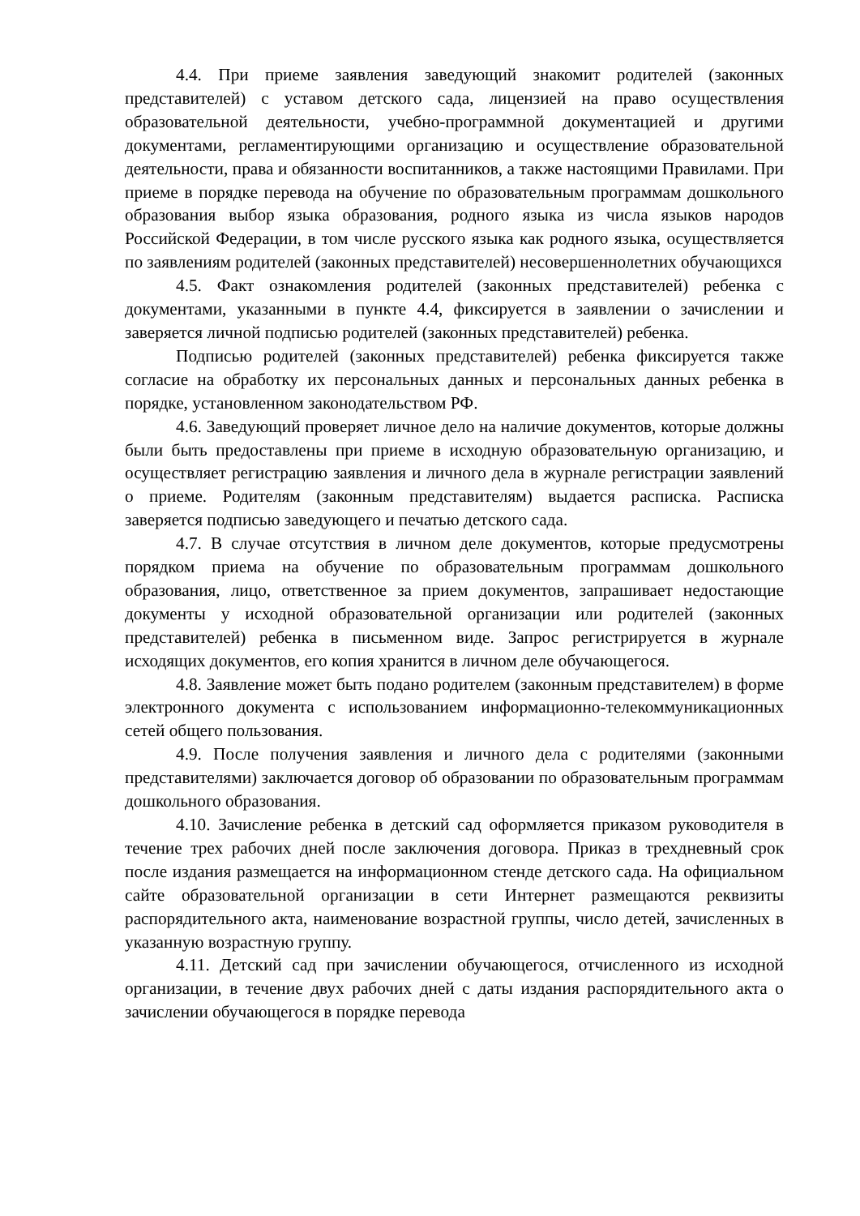4.4. При приеме заявления заведующий знакомит родителей (законных представителей) с уставом детского сада, лицензией на право осуществления образовательной деятельности, учебно-программной документацией и другими документами, регламентирующими организацию и осуществление образовательной деятельности, права и обязанности воспитанников, а также настоящими Правилами. При приеме в порядке перевода на обучение по образовательным программам дошкольного образования выбор языка образования, родного языка из числа языков народов Российской Федерации, в том числе русского языка как родного языка, осуществляется по заявлениям родителей (законных представителей) несовершеннолетних обучающихся
4.5. Факт ознакомления родителей (законных представителей) ребенка с документами, указанными в пункте 4.4, фиксируется в заявлении о зачислении и заверяется личной подписью родителей (законных представителей) ребенка.
Подписью родителей (законных представителей) ребенка фиксируется также согласие на обработку их персональных данных и персональных данных ребенка в порядке, установленном законодательством РФ.
4.6. Заведующий проверяет личное дело на наличие документов, которые должны были быть предоставлены при приеме в исходную образовательную организацию, и осуществляет регистрацию заявления и личного дела в журнале регистрации заявлений о приеме. Родителям (законным представителям) выдается расписка. Расписка заверяется подписью заведующего и печатью детского сада.
4.7. В случае отсутствия в личном деле документов, которые предусмотрены порядком приема на обучение по образовательным программам дошкольного образования, лицо, ответственное за прием документов, запрашивает недостающие документы у исходной образовательной организации или родителей (законных представителей) ребенка в письменном виде. Запрос регистрируется в журнале исходящих документов, его копия хранится в личном деле обучающегося.
4.8. Заявление может быть подано родителем (законным представителем) в форме электронного документа с использованием информационно-телекоммуникационных сетей общего пользования.
4.9. После получения заявления и личного дела с родителями (законными представителями) заключается договор об образовании по образовательным программам дошкольного образования.
4.10. Зачисление ребенка в детский сад оформляется приказом руководителя в течение трех рабочих дней после заключения договора. Приказ в трехдневный срок после издания размещается на информационном стенде детского сада. На официальном сайте образовательной организации в сети Интернет размещаются реквизиты распорядительного акта, наименование возрастной группы, число детей, зачисленных в указанную возрастную группу.
4.11. Детский сад при зачислении обучающегося, отчисленного из исходной организации, в течение двух рабочих дней с даты издания распорядительного акта о зачислении обучающегося в порядке перевода